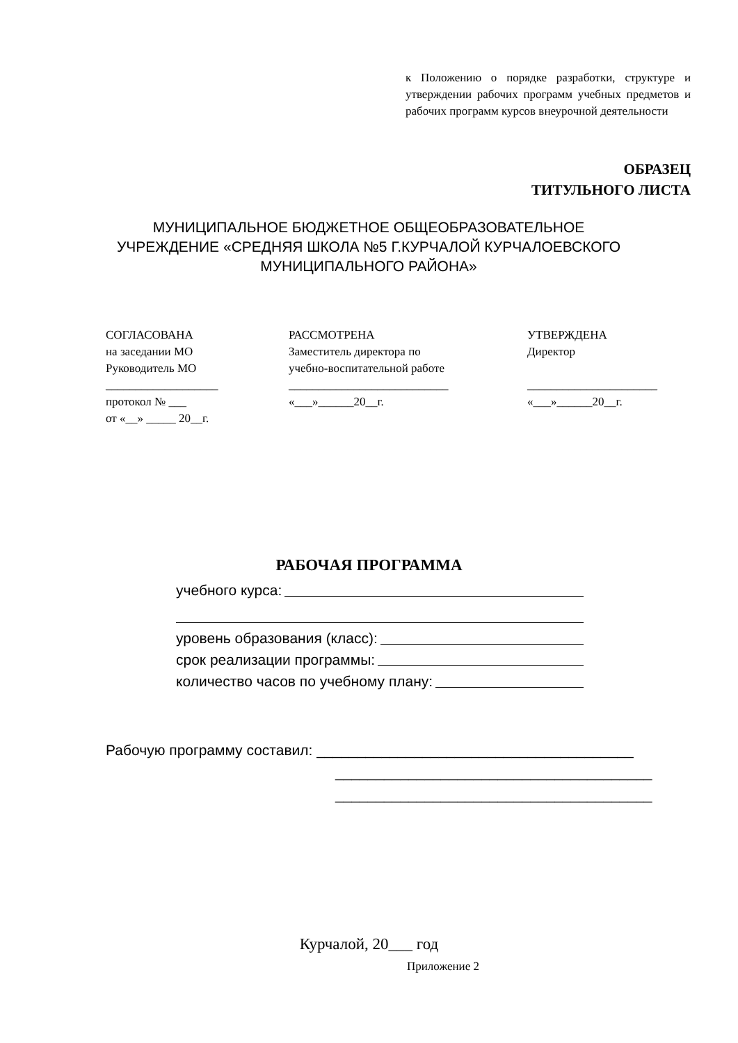к Положению о порядке разработки, структуре и утверждении рабочих программ учебных предметов и рабочих программ курсов внеурочной деятельности
ОБРАЗЕЦ
ТИТУЛЬНОГО ЛИСТА
МУНИЦИПАЛЬНОЕ БЮДЖЕТНОЕ ОБЩЕОБРАЗОВАТЕЛЬНОЕ УЧРЕЖДЕНИЕ «СРЕДНЯЯ ШКОЛА №5 Г.КУРЧАЛОЙ КУРЧАЛОЕВСКОГО МУНИЦИПАЛЬНОГО РАЙОНА»
СОГЛАСОВАНА
на заседании МО
Руководитель МО
___________________
протокол № ___
от «__» _____ 20__г.
РАССМОТРЕНА
Заместитель директора по
учебно-воспитательной работе
___________________________
«___»______20__г.
УТВЕРЖДЕНА
Директор
______________________
«___»______20__г.
РАБОЧАЯ ПРОГРАММА
учебного курса:
уровень образования (класс):
срок реализации программы:
количество часов по учебному плану:
Рабочую программу составил: _______________________________________
_______________________________________
_______________________________________
Курчалой, 20___ год
Приложение 2